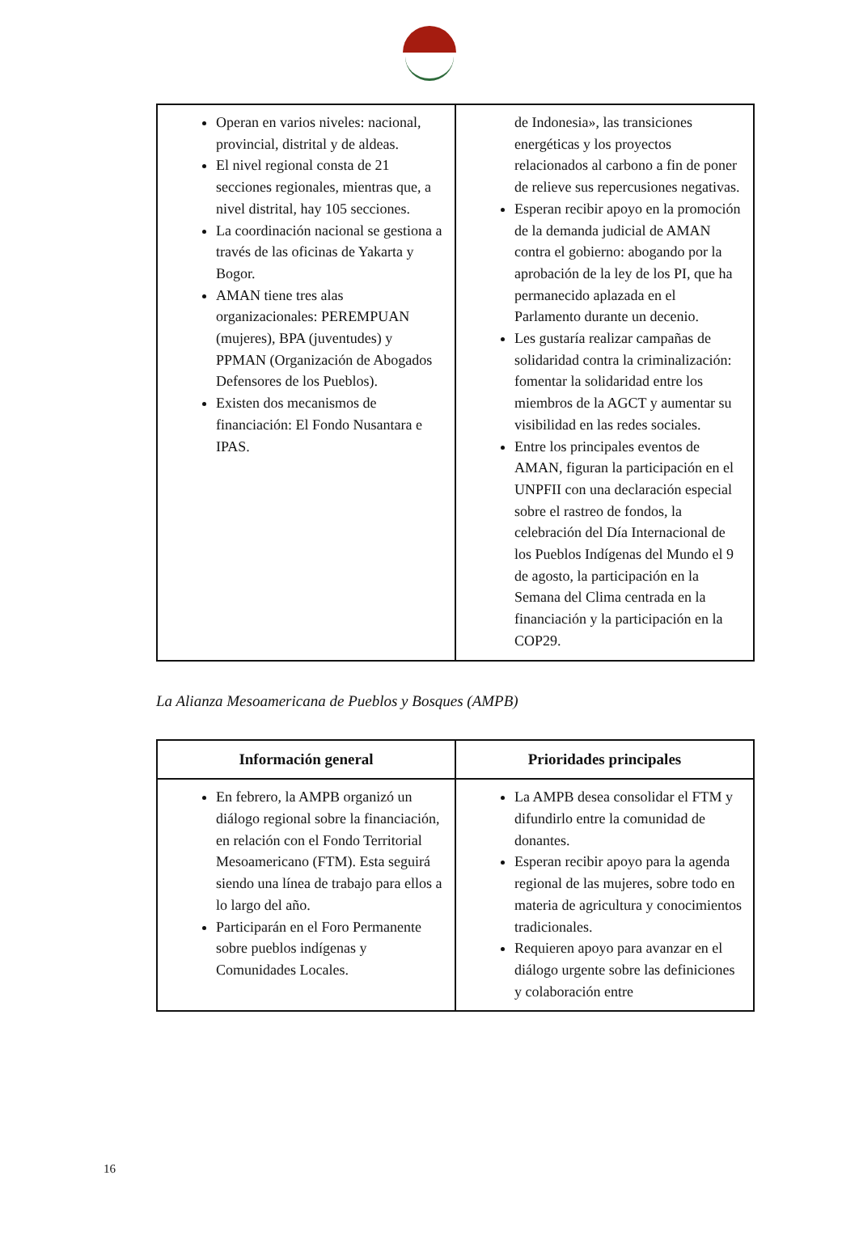| Operan en varios niveles: nacional, provincial, distrital y de aldeas. El nivel regional consta de 21 secciones regionales, mientras que, a nivel distrital, hay 105 secciones. La coordinación nacional se gestiona a través de las oficinas de Yakarta y Bogor. AMAN tiene tres alas organizacionales: PEREMPUAN (mujeres), BPA (juventudes) y PPMAN (Organización de Abogados Defensores de los Pueblos). Existen dos mecanismos de financiación: El Fondo Nusantara e IPAS. | de Indonesia», las transiciones energéticas y los proyectos relacionados al carbono a fin de poner de relieve sus repercusiones negativas. Esperan recibir apoyo en la promoción de la demanda judicial de AMAN contra el gobierno: abogando por la aprobación de la ley de los PI, que ha permanecido aplazada en el Parlamento durante un decenio. Les gustaría realizar campañas de solidaridad contra la criminalización: fomentar la solidaridad entre los miembros de la AGCT y aumentar su visibilidad en las redes sociales. Entre los principales eventos de AMAN, figuran la participación en el UNPFII con una declaración especial sobre el rastreo de fondos, la celebración del Día Internacional de los Pueblos Indígenas del Mundo el 9 de agosto, la participación en la Semana del Clima centrada en la financiación y la participación en la COP29. |
La Alianza Mesoamericana de Pueblos y Bosques (AMPB)
| Información general | Prioridades principales |
| --- | --- |
| En febrero, la AMPB organizó un diálogo regional sobre la financiación, en relación con el Fondo Territorial Mesoamericano (FTM). Esta seguirá siendo una línea de trabajo para ellos a lo largo del año. Participarán en el Foro Permanente sobre pueblos indígenas y Comunidades Locales. | La AMPB desea consolidar el FTM y difundirlo entre la comunidad de donantes. Esperan recibir apoyo para la agenda regional de las mujeres, sobre todo en materia de agricultura y conocimientos tradicionales. Requieren apoyo para avanzar en el diálogo urgente sobre las definiciones y colaboración entre |
16